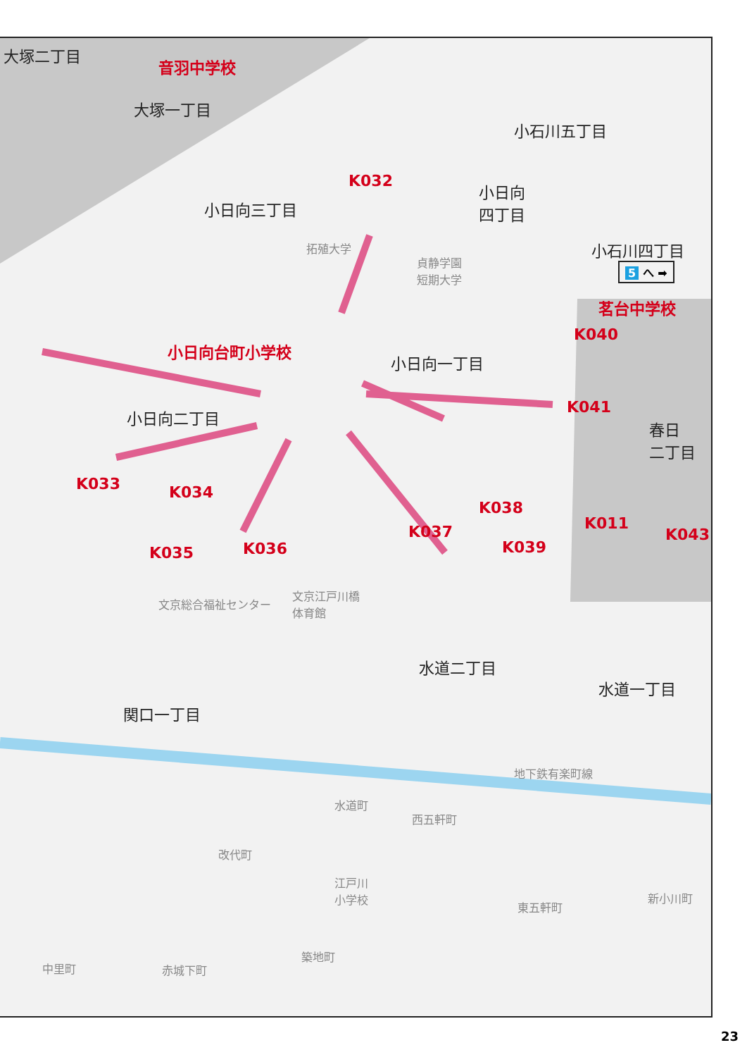大塚二丁目
音羽中学校
大塚一丁目
小石川五丁目
小日向
四丁目
小日向三丁目
K032
小石川四丁目
5 へ ➡
茗台中学校
拓殖大学
貞静学園
短期大学
K040
小日向台町小学校
小日向一丁目
K041
小日向二丁目
春日
二丁目
K033 K034
K038
K011
K037 K043
K035 K036 K039
文京江戸川橋
体育館
文京総合福祉センター
水道二丁目
水道一丁目
関口一丁目
地下鉄有楽町線
水道町
西五軒町
改代町
江戸川
小学校
新小川町
東五軒町
築地町
中里町 赤城下町
23